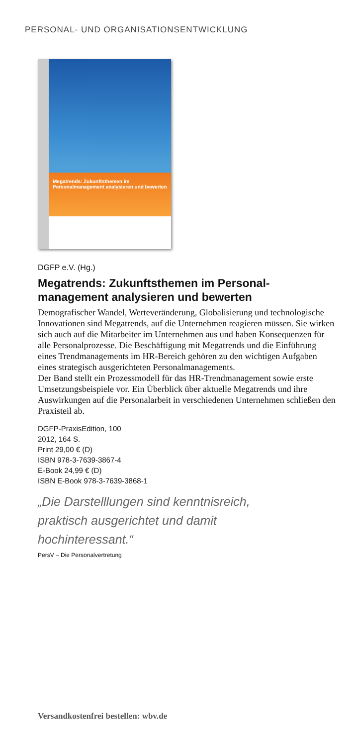PERSONAL- UND ORGANISATIONSENTWICKLUNG
Megatrends: Zukunftsthemen im Personalmanagement analysieren und bewerten
DGFP e.V. (Hg.)
Megatrends: Zukunftsthemen im Personal-
management analysieren und bewerten
Demografischer Wandel, Werteveränderung, Globalisierung und technologische Innovationen sind Megatrends, auf die Unternehmen reagieren müssen. Sie wirken sich auch auf die Mitarbeiter im Unternehmen aus und haben Konsequenzen für alle Personalprozesse. Die Beschäftigung mit Megatrends und die Einführung eines Trendmanagements im HR-Bereich gehören zu den wichtigen Aufgaben eines strategisch ausgerichteten Personalmanagements.
Der Band stellt ein Prozessmodell für das HR-Trendmanagement sowie erste Umsetzungsbeispiele vor. Ein Überblick über aktuelle Megatrends und ihre Auswirkungen auf die Personalarbeit in verschiedenen Unternehmen schließen den Praxisteil ab.
DGFP-PraxisEdition, 100
2012, 164 S.
Print 29,00 € (D)
ISBN 978-3-7639-3867-4
E-Book 24,99 € (D)
ISBN E-Book 978-3-7639-3868-1
„Die Darstelllungen sind kenntnisreich,
praktisch ausgerichtet und damit
hochinteressant.“
PersV – Die Personalvertretung
Versandkostenfrei bestellen: wbv.de